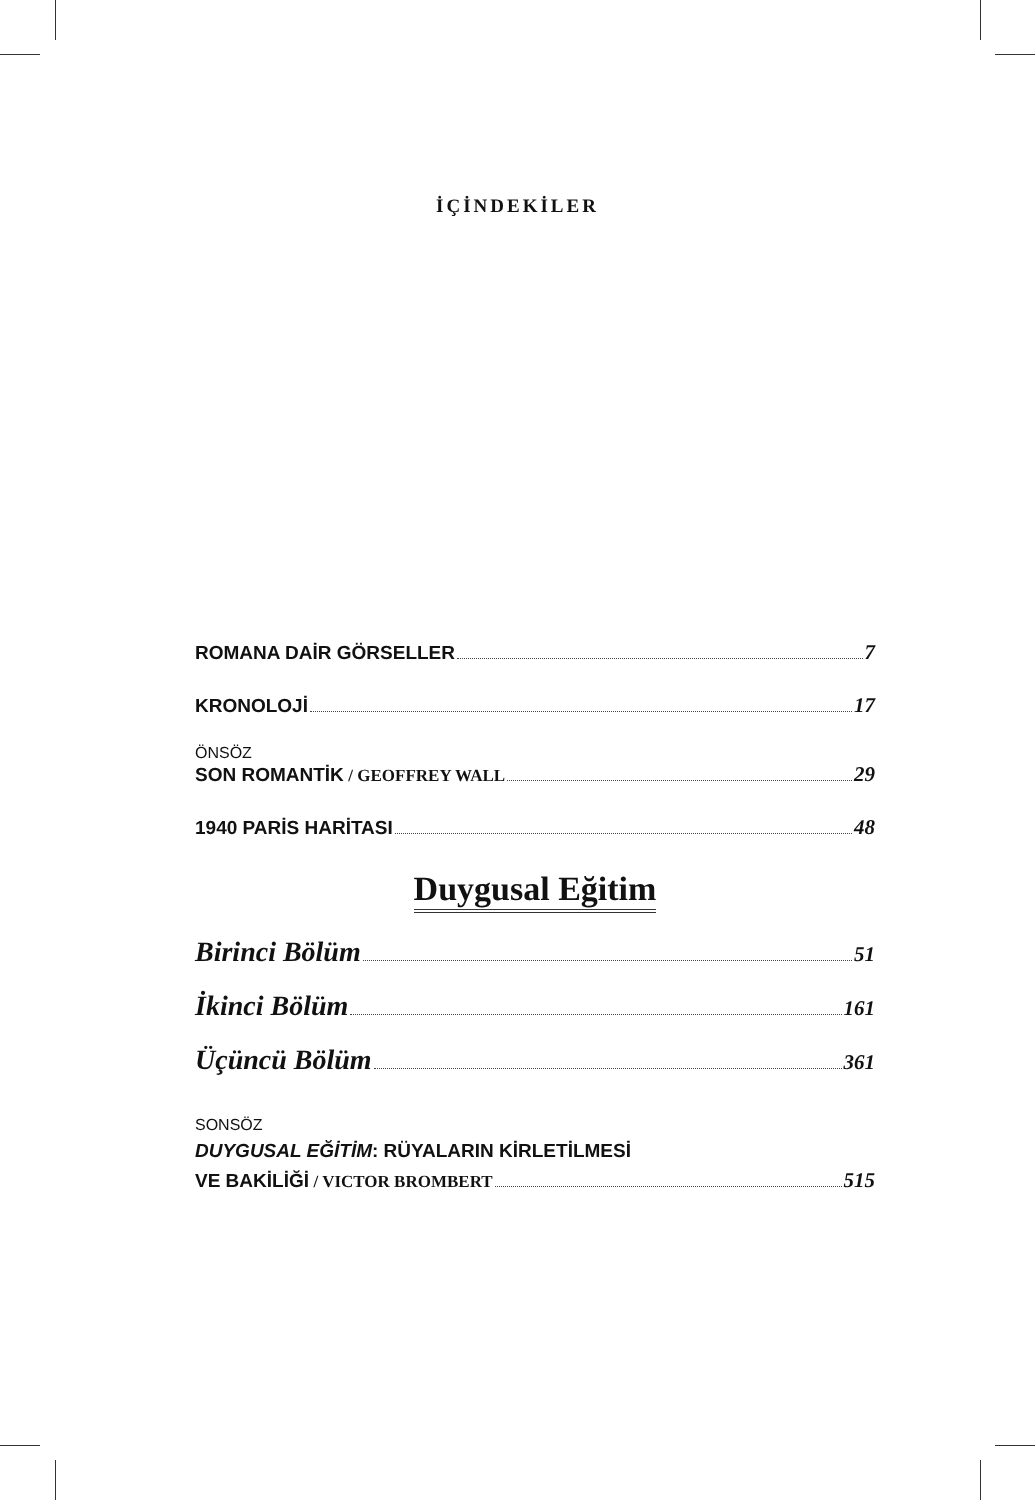İÇİNDEKİLER
ROMANA DAİR GÖRSELLER 7
KRONOLOJİ 17
ÖNSÖZ
SON ROMANTİK / GEOFFREY WALL 29
1940 PARİS HARİTASI 48
Duygusal Eğitim
Birinci Bölüm 51
İkinci Bölüm 161
Üçüncü Bölüm 361
SONSÖZ
DUYGUSAL EĞİTİM: RÜYALARIN KİRLETİLMESİ
VE BAKİLİĞİ / VICTOR BROMBERT 515